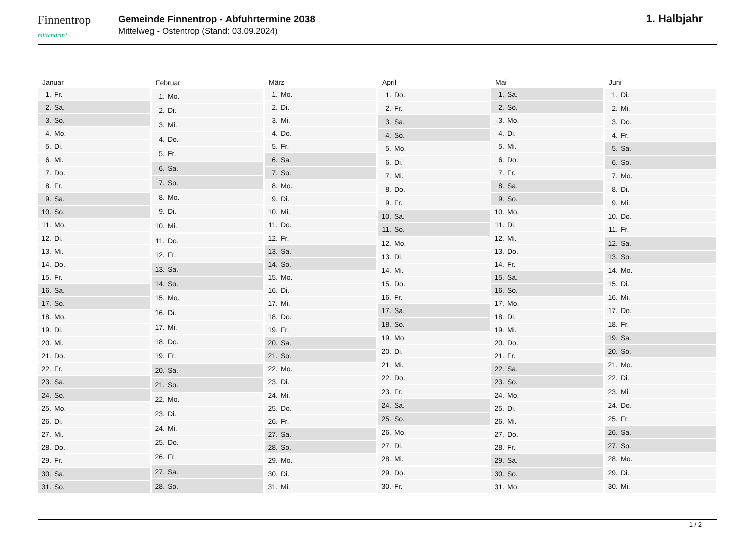Finnentrop
mittendrin!
Gemeinde Finnentrop - Abfuhrtermine 2038
Mittelweg - Ostentrop (Stand: 03.09.2024)
1. Halbjahr
| Januar | |
| --- | --- |
| 1. | Fr. |
| 2. | Sa. |
| 3. | So. |
| 4. | Mo. |
| 5. | Di. |
| 6. | Mi. |
| 7. | Do. |
| 8. | Fr. |
| 9. | Sa. |
| 10. | So. |
| 11. | Mo. |
| 12. | Di. |
| 13. | Mi. |
| 14. | Do. |
| 15. | Fr. |
| 16. | Sa. |
| 17. | So. |
| 18. | Mo. |
| 19. | Di. |
| 20. | Mi. |
| 21. | Do. |
| 22. | Fr. |
| 23. | Sa. |
| 24. | So. |
| 25. | Mo. |
| 26. | Di. |
| 27. | Mi. |
| 28. | Do. |
| 29. | Fr. |
| 30. | Sa. |
| 31. | So. |
| Februar | |
| --- | --- |
| 1. | Mo. |
| 2. | Di. |
| 3. | Mi. |
| 4. | Do. |
| 5. | Fr. |
| 6. | Sa. |
| 7. | So. |
| 8. | Mo. |
| 9. | Di. |
| 10. | Mi. |
| 11. | Do. |
| 12. | Fr. |
| 13. | Sa. |
| 14. | So. |
| 15. | Mo. |
| 16. | Di. |
| 17. | Mi. |
| 18. | Do. |
| 19. | Fr. |
| 20. | Sa. |
| 21. | So. |
| 22. | Mo. |
| 23. | Di. |
| 24. | Mi. |
| 25. | Do. |
| 26. | Fr. |
| 27. | Sa. |
| 28. | So. |
| März | |
| --- | --- |
| 1. | Mo. |
| 2. | Di. |
| 3. | Mi. |
| 4. | Do. |
| 5. | Fr. |
| 6. | Sa. |
| 7. | So. |
| 8. | Mo. |
| 9. | Di. |
| 10. | Mi. |
| 11. | Do. |
| 12. | Fr. |
| 13. | Sa. |
| 14. | So. |
| 15. | Mo. |
| 16. | Di. |
| 17. | Mi. |
| 18. | Do. |
| 19. | Fr. |
| 20. | Sa. |
| 21. | So. |
| 22. | Mo. |
| 23. | Di. |
| 24. | Mi. |
| 25. | Do. |
| 26. | Fr. |
| 27. | Sa. |
| 28. | So. |
| 29. | Mo. |
| 30. | Di. |
| 31. | Mi. |
| April | |
| --- | --- |
| 1. | Do. |
| 2. | Fr. |
| 3. | Sa. |
| 4. | So. |
| 5. | Mo. |
| 6. | Di. |
| 7. | Mi. |
| 8. | Do. |
| 9. | Fr. |
| 10. | Sa. |
| 11. | So. |
| 12. | Mo. |
| 13. | Di. |
| 14. | Mi. |
| 15. | Do. |
| 16. | Fr. |
| 17. | Sa. |
| 18. | So. |
| 19. | Mo. |
| 20. | Di. |
| 21. | Mi. |
| 22. | Do. |
| 23. | Fr. |
| 24. | Sa. |
| 25. | So. |
| 26. | Mo. |
| 27. | Di. |
| 28. | Mi. |
| 29. | Do. |
| 30. | Fr. |
| Mai | |
| --- | --- |
| 1. | Sa. |
| 2. | So. |
| 3. | Mo. |
| 4. | Di. |
| 5. | Mi. |
| 6. | Do. |
| 7. | Fr. |
| 8. | Sa. |
| 9. | So. |
| 10. | Mo. |
| 11. | Di. |
| 12. | Mi. |
| 13. | Do. |
| 14. | Fr. |
| 15. | Sa. |
| 16. | So. |
| 17. | Mo. |
| 18. | Di. |
| 19. | Mi. |
| 20. | Do. |
| 21. | Fr. |
| 22. | Sa. |
| 23. | So. |
| 24. | Mo. |
| 25. | Di. |
| 26. | Mi. |
| 27. | Do. |
| 28. | Fr. |
| 29. | Sa. |
| 30. | So. |
| 31. | Mo. |
| Juni | |
| --- | --- |
| 1. | Di. |
| 2. | Mi. |
| 3. | Do. |
| 4. | Fr. |
| 5. | Sa. |
| 6. | So. |
| 7. | Mo. |
| 8. | Di. |
| 9. | Mi. |
| 10. | Do. |
| 11. | Fr. |
| 12. | Sa. |
| 13. | So. |
| 14. | Mo. |
| 15. | Di. |
| 16. | Mi. |
| 17. | Do. |
| 18. | Fr. |
| 19. | Sa. |
| 20. | So. |
| 21. | Mo. |
| 22. | Di. |
| 23. | Mi. |
| 24. | Do. |
| 25. | Fr. |
| 26. | Sa. |
| 27. | So. |
| 28. | Mo. |
| 29. | Di. |
| 30. | Mi. |
1 / 2